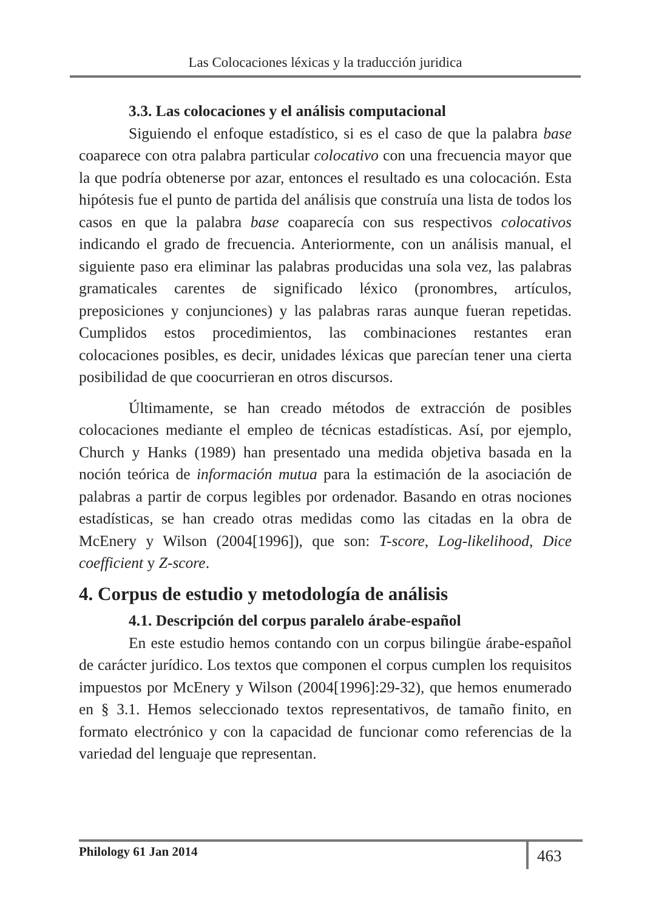Las Colocaciones léxicas y la traducción juridica
3.3. Las colocaciones y el análisis computacional
Siguiendo el enfoque estadístico, si es el caso de que la palabra base coaparece con otra palabra particular colocativo con una frecuencia mayor que la que podría obtenerse por azar, entonces el resultado es una colocación. Esta hipótesis fue el punto de partida del análisis que construía una lista de todos los casos en que la palabra base coaparecía con sus respectivos colocativos indicando el grado de frecuencia. Anteriormente, con un análisis manual, el siguiente paso era eliminar las palabras producidas una sola vez, las palabras gramaticales carentes de significado léxico (pronombres, artículos, preposiciones y conjunciones) y las palabras raras aunque fueran repetidas. Cumplidos estos procedimientos, las combinaciones restantes eran colocaciones posibles, es decir, unidades léxicas que parecían tener una cierta posibilidad de que coocurrieran en otros discursos.
Últimamente, se han creado métodos de extracción de posibles colocaciones mediante el empleo de técnicas estadísticas. Así, por ejemplo, Church y Hanks (1989) han presentado una medida objetiva basada en la noción teórica de información mutua para la estimación de la asociación de palabras a partir de corpus legibles por ordenador. Basando en otras nociones estadísticas, se han creado otras medidas como las citadas en la obra de McEnery y Wilson (2004[1996]), que son: T-score, Log-likelihood, Dice coefficient y Z-score.
4. Corpus de estudio y metodología de análisis
4.1. Descripción del corpus paralelo árabe-español
En este estudio hemos contando con un corpus bilingüe árabe-español de carácter jurídico. Los textos que componen el corpus cumplen los requisitos impuestos por McEnery y Wilson (2004[1996]:29-32), que hemos enumerado en § 3.1. Hemos seleccionado textos representativos, de tamaño finito, en formato electrónico y con la capacidad de funcionar como referencias de la variedad del lenguaje que representan.
Philology 61 Jan 2014 463